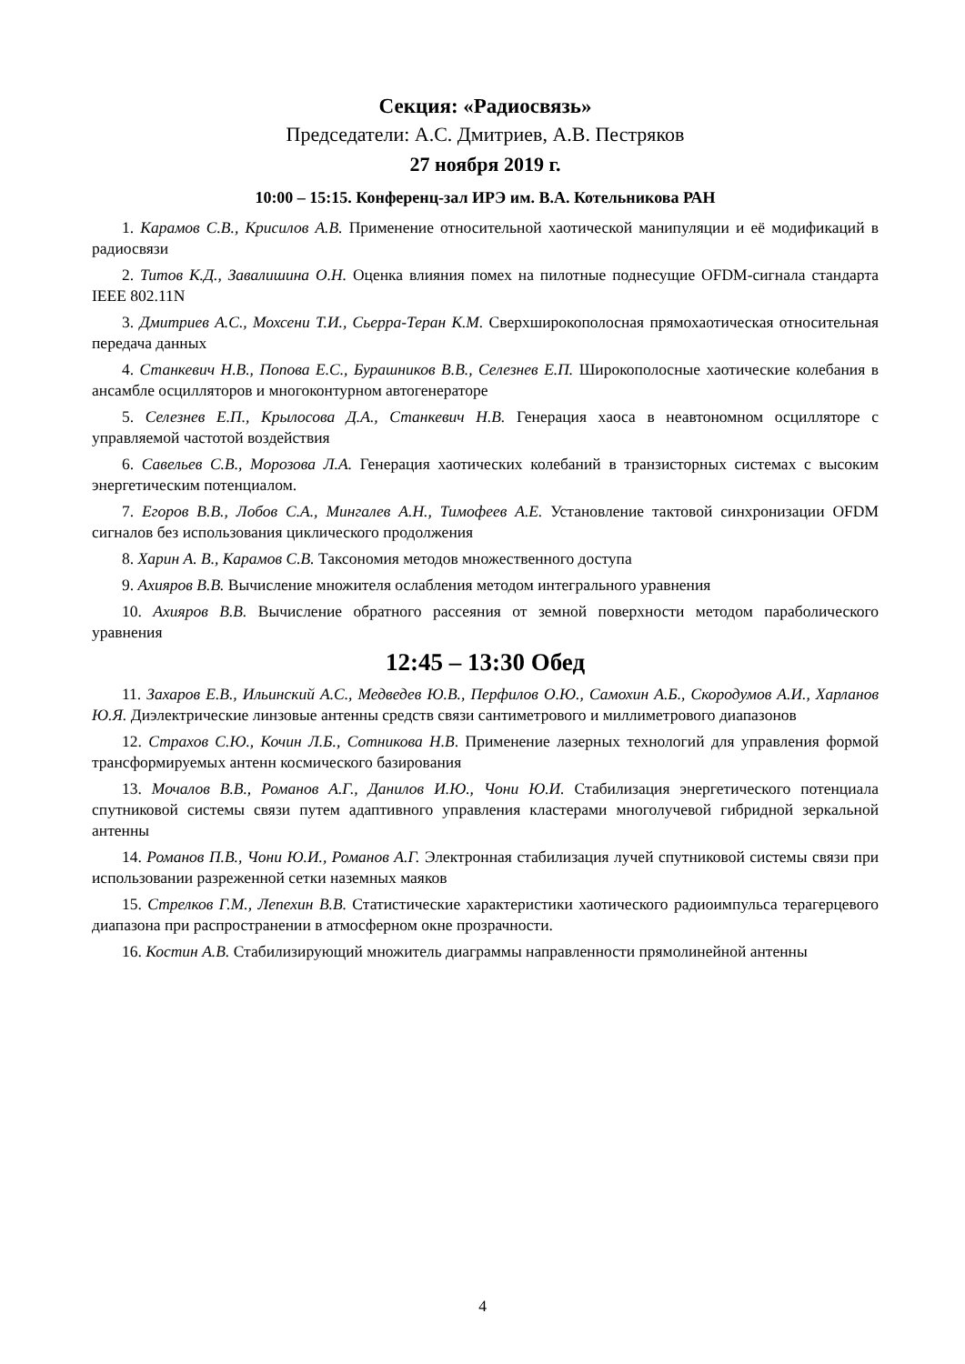Секция: «Радиосвязь»
Председатели: А.С. Дмитриев, А.В. Пестряков
27 ноября 2019 г.
10:00 – 15:15. Конференц-зал ИРЭ им. В.А. Котельникова РАН
1. Карамов С.В., Крисилов А.В. Применение относительной хаотической манипуляции и её модификаций в радиосвязи
2. Титов К.Д., Завалишина О.Н. Оценка влияния помех на пилотные поднесущие OFDM-сигнала стандарта IEEE 802.11N
3. Дмитриев А.С., Мохсени Т.И., Сьерра-Теран К.М. Сверхширокополосная прямохаотическая относительная передача данных
4. Станкевич Н.В., Попова Е.С., Бурашников В.В., Селезнев Е.П. Широкополосные хаотические колебания в ансамбле осцилляторов и многоконтурном автогенераторе
5. Селезнев Е.П., Крылосова Д.А., Станкевич Н.В. Генерация хаоса в неавтономном осцилляторе с управляемой частотой воздействия
6. Савельев С.В., Морозова Л.А. Генерация хаотических колебаний в транзисторных системах с высоким энергетическим потенциалом.
7. Егоров В.В., Лобов С.А., Мингалев А.Н., Тимофеев А.Е. Установление тактовой синхронизации OFDM сигналов без использования циклического продолжения
8. Харин А. В., Карамов С.В. Таксономия методов множественного доступа
9. Ахияров В.В. Вычисление множителя ослабления методом интегрального уравнения
10. Ахияров В.В. Вычисление обратного рассеяния от земной поверхности методом параболического уравнения
12:45 – 13:30 Обед
11. Захаров Е.В., Ильинский А.С., Медведев Ю.В., Перфилов О.Ю., Самохин А.Б., Скородумов А.И., Харланов Ю.Я. Диэлектрические линзовые антенны средств связи сантиметрового и миллиметрового диапазонов
12. Страхов С.Ю., Кочин Л.Б., Сотникова Н.В. Применение лазерных технологий для управления формой трансформируемых антенн космического базирования
13. Мочалов В.В., Романов А.Г., Данилов И.Ю., Чони Ю.И. Стабилизация энергетического потенциала спутниковой системы связи путем адаптивного управления кластерами многолучевой гибридной зеркальной антенны
14. Романов П.В., Чони Ю.И., Романов А.Г. Электронная стабилизация лучей спутниковой системы связи при использовании разреженной сетки наземных маяков
15. Стрелков Г.М., Лепехин В.В. Статистические характеристики хаотического радиоимпульса терагерцевого диапазона при распространении в атмосферном окне прозрачности.
16. Костин А.В. Стабилизирующий множитель диаграммы направленности прямолинейной антенны
4